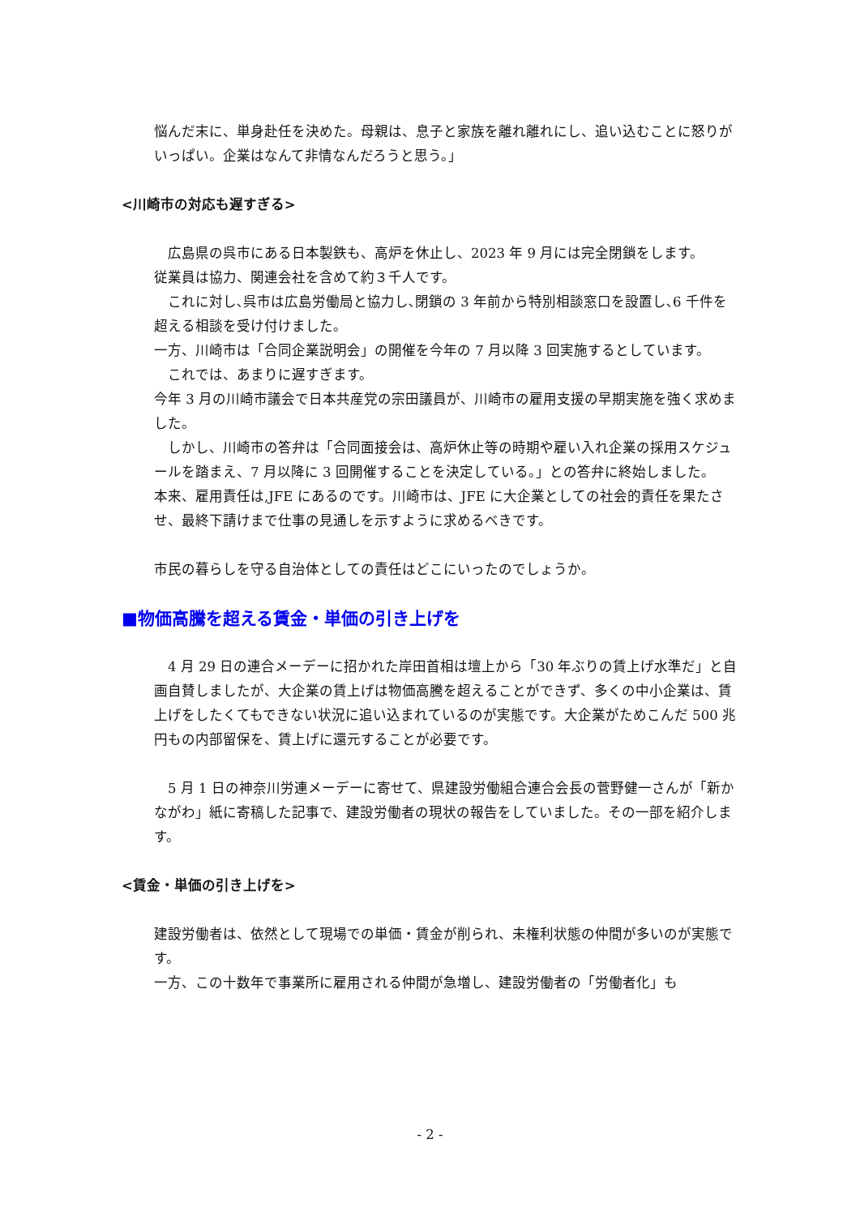悩んだ末に、単身赴任を決めた。母親は、息子と家族を離れ離れにし、追い込むことに怒りがいっぱい。企業はなんて非情なんだろうと思う。」
<川崎市の対応も遅すぎる>
　広島県の呉市にある日本製鉄も、高炉を休止し、2023 年 9 月には完全閉鎖をします。
従業員は協力、関連会社を含めて約３千人です。
　これに対し､呉市は広島労働局と協力し､閉鎖の 3 年前から特別相談窓口を設置し､6 千件を超える相談を受け付けました。
一方、川崎市は「合同企業説明会」の開催を今年の 7 月以降 3 回実施するとしています。
　これでは、あまりに遅すぎます。
今年 3 月の川崎市議会で日本共産党の宗田議員が、川崎市の雇用支援の早期実施を強く求めました。
　しかし、川崎市の答弁は「合同面接会は、高炉休止等の時期や雇い入れ企業の採用スケジュールを踏まえ、7 月以降に 3 回開催することを決定している。」との答弁に終始しました。
本来、雇用責任は,JFE にあるのです。川崎市は、JFE に大企業としての社会的責任を果たさせ、最終下請けまで仕事の見通しを示すように求めるべきです。
市民の暮らしを守る自治体としての責任はどこにいったのでしょうか。
■物価高騰を超える賃金・単価の引き上げを
　4 月 29 日の連合メーデーに招かれた岸田首相は壇上から「30 年ぶりの賃上げ水準だ」と自画自賛しましたが、大企業の賃上げは物価高騰を超えることができず、多くの中小企業は、賃上げをしたくてもできない状況に追い込まれているのが実態です。大企業がためこんだ 500 兆円もの内部留保を、賃上げに還元することが必要です。
　5 月 1 日の神奈川労連メーデーに寄せて、県建設労働組合連合会長の菅野健一さんが「新かながわ」紙に寄稿した記事で、建設労働者の現状の報告をしていました。その一部を紹介します。
<賃金・単価の引き上げを>
建設労働者は、依然として現場での単価・賃金が削られ、未権利状態の仲間が多いのが実態です。
一方、この十数年で事業所に雇用される仲間が急増し、建設労働者の「労働者化」も
- 2 -